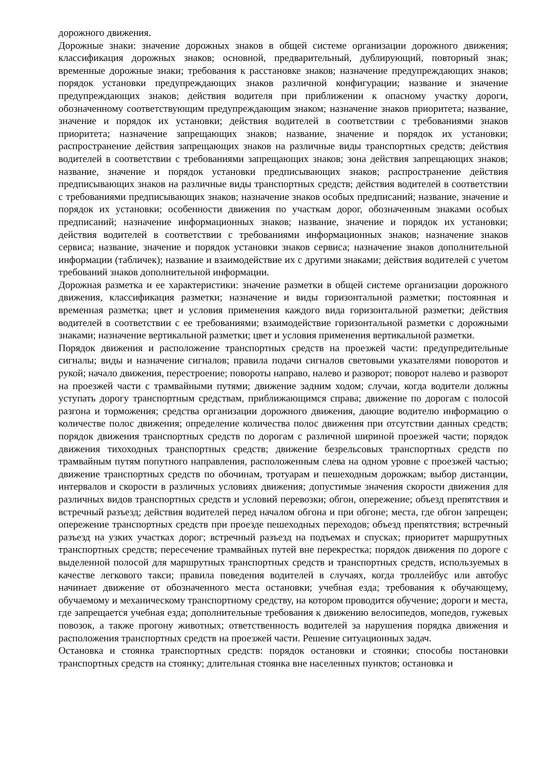дорожного движения.
Дорожные знаки: значение дорожных знаков в общей системе организации дорожного движения; классификация дорожных знаков; основной, предварительный, дублирующий, повторный знак; временные дорожные знаки; требования к расстановке знаков; назначение предупреждающих знаков; порядок установки предупреждающих знаков различной конфигурации; название и значение предупреждающих знаков; действия водителя при приближении к опасному участку дороги, обозначенному соответствующим предупреждающим знаком; назначение знаков приоритета; название, значение и порядок их установки; действия водителей в соответствии с требованиями знаков приоритета; назначение запрещающих знаков; название, значение и порядок их установки; распространение действия запрещающих знаков на различные виды транспортных средств; действия водителей в соответствии с требованиями запрещающих знаков; зона действия запрещающих знаков; название, значение и порядок установки предписывающих знаков; распространение действия предписывающих знаков на различные виды транспортных средств; действия водителей в соответствии с требованиями предписывающих знаков; назначение знаков особых предписаний; название, значение и порядок их установки; особенности движения по участкам дорог, обозначенным знаками особых предписаний; назначение информационных знаков; название, значение и порядок их установки; действия водителей в соответствии с требованиями информационных знаков; назначение знаков сервиса; название, значение и порядок установки знаков сервиса; назначение знаков дополнительной информации (табличек); название и взаимодействие их с другими знаками; действия водителей с учетом требований знаков дополнительной информации.
Дорожная разметка и ее характеристики: значение разметки в общей системе организации дорожного движения, классификация разметки; назначение и виды горизонтальной разметки; постоянная и временная разметка; цвет и условия применения каждого вида горизонтальной разметки; действия водителей в соответствии с ее требованиями; взаимодействие горизонтальной разметки с дорожными знаками; назначение вертикальной разметки; цвет и условия применения вертикальной разметки.
Порядок движения и расположение транспортных средств на проезжей части: предупредительные сигналы; виды и назначение сигналов; правила подачи сигналов световыми указателями поворотов и рукой; начало движения, перестроение; повороты направо, налево и разворот; поворот налево и разворот на проезжей части с трамвайными путями; движение задним ходом; случаи, когда водители должны уступать дорогу транспортным средствам, приближающимся справа; движение по дорогам с полосой разгона и торможения; средства организации дорожного движения, дающие водителю информацию о количестве полос движения; определение количества полос движения при отсутствии данных средств; порядок движения транспортных средств по дорогам с различной шириной проезжей части; порядок движения тихоходных транспортных средств; движение безрельсовых транспортных средств по трамвайным путям попутного направления, расположенным слева на одном уровне с проезжей частью; движение транспортных средств по обочинам, тротуарам и пешеходным дорожкам; выбор дистанции, интервалов и скорости в различных условиях движения; допустимые значения скорости движения для различных видов транспортных средств и условий перевозки; обгон, опережение; объезд препятствия и встречный разъезд; действия водителей перед началом обгона и при обгоне; места, где обгон запрещен; опережение транспортных средств при проезде пешеходных переходов; объезд препятствия; встречный разъезд на узких участках дорог; встречный разъезд на подъемах и спусках; приоритет маршрутных транспортных средств; пересечение трамвайных путей вне перекрестка; порядок движения по дороге с выделенной полосой для маршрутных транспортных средств и транспортных средств, используемых в качестве легкового такси; правила поведения водителей в случаях, когда троллейбус или автобус начинает движение от обозначенного места остановки; учебная езда; требования к обучающему, обучаемому и механическому транспортному средству, на котором проводится обучение; дороги и места, где запрещается учебная езда; дополнительные требования к движению велосипедов, мопедов, гужевых повозок, а также прогону животных; ответственность водителей за нарушения порядка движения и расположения транспортных средств на проезжей части. Решение ситуационных задач.
Остановка и стоянка транспортных средств: порядок остановки и стоянки; способы постановки транспортных средств на стоянку; длительная стоянка вне населенных пунктов; остановка и